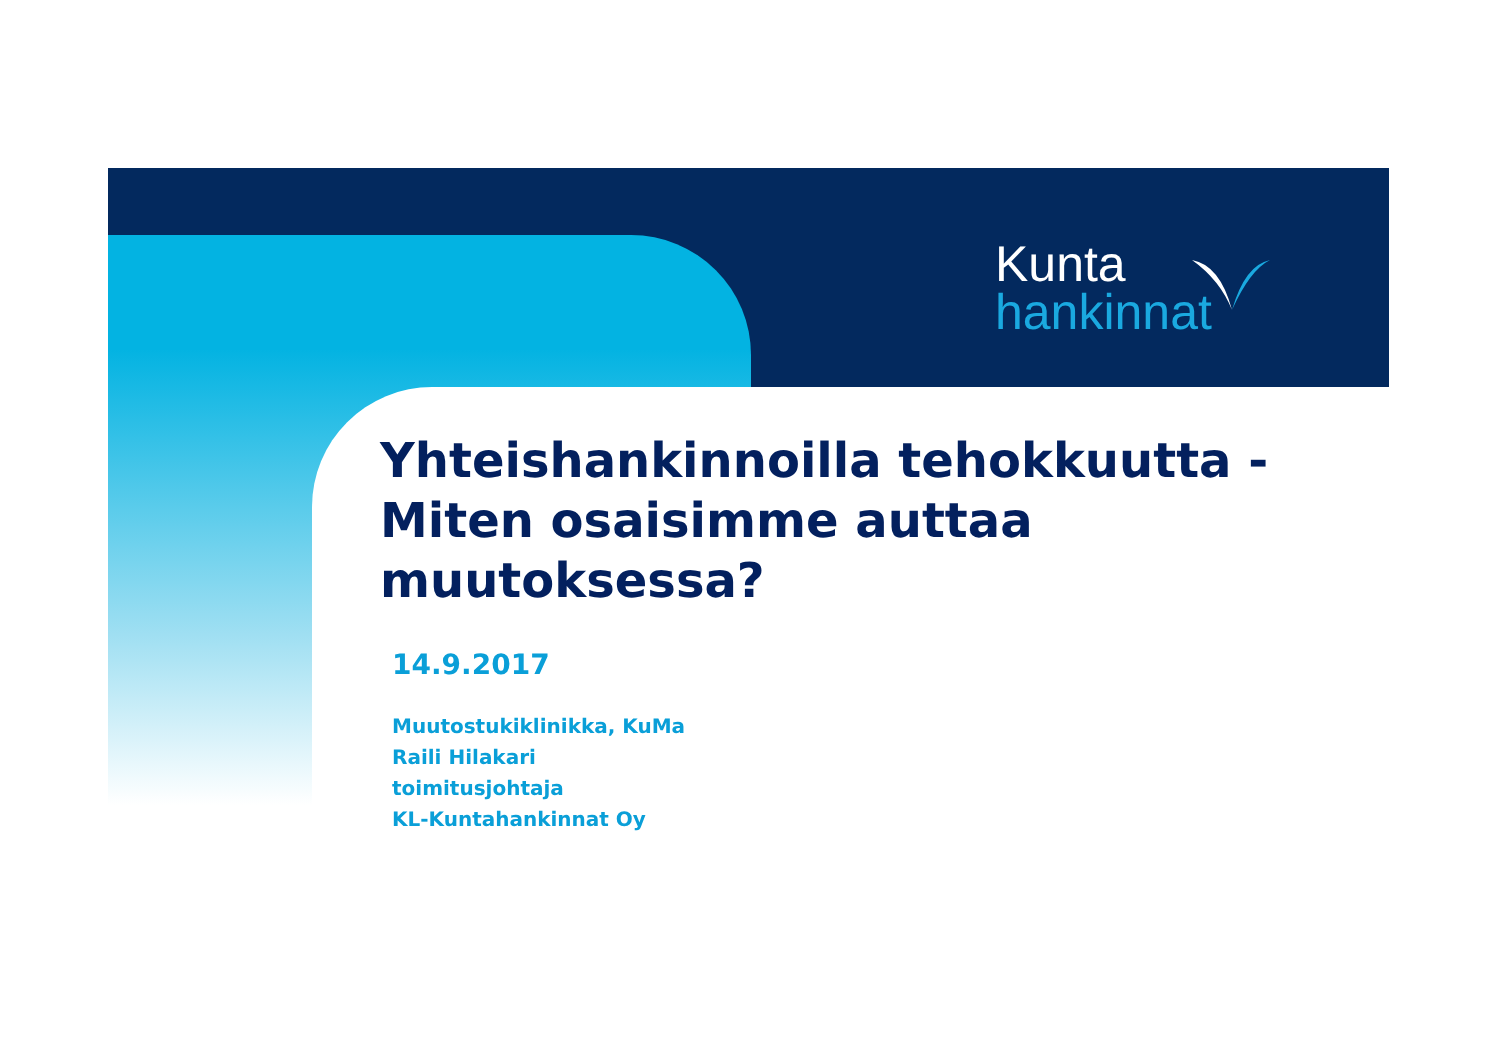Kunta
hankinnat
Yhteishankinnoilla tehokkuutta -
Miten osaisimme auttaa
muutoksessa?
14.9.2017
Muutostukiklinikka, KuMa
Raili Hilakari
toimitusjohtaja
KL-Kuntahankinnat Oy